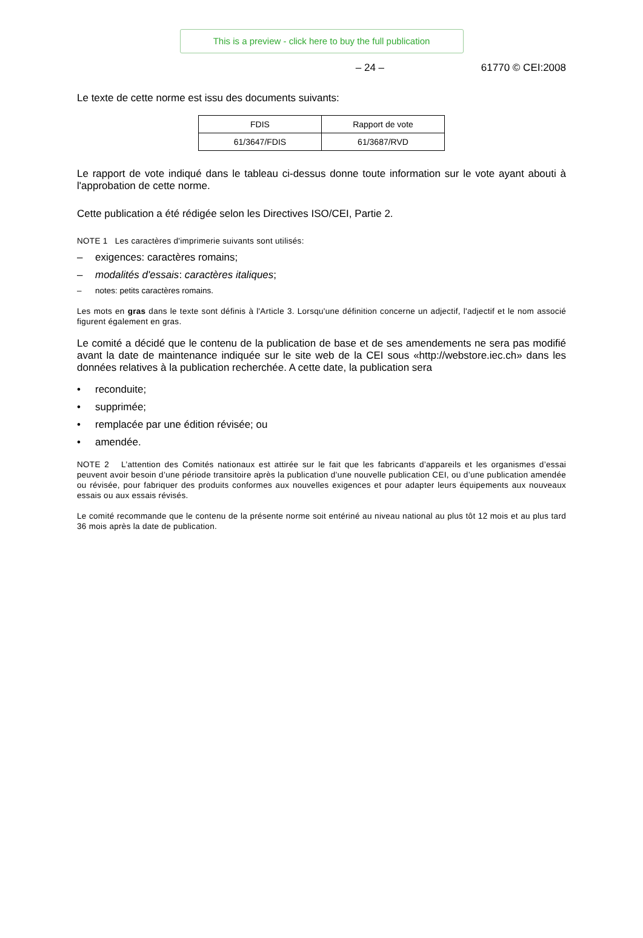This is a preview - click here to buy the full publication
– 24 – 61770 © CEI:2008
Le texte de cette norme est issu des documents suivants:
| FDIS | Rapport de vote |
| 61/3647/FDIS | 61/3687/RVD |
Le rapport de vote indiqué dans le tableau ci-dessus donne toute information sur le vote ayant abouti à l'approbation de cette norme.
Cette publication a été rédigée selon les Directives ISO/CEI, Partie 2.
NOTE 1 Les caractères d'imprimerie suivants sont utilisés:
– exigences: caractères romains;
– modalités d'essais: caractères italiques;
– notes: petits caractères romains.
Les mots en gras dans le texte sont définis à l'Article 3. Lorsqu'une définition concerne un adjectif, l'adjectif et le nom associé figurent également en gras.
Le comité a décidé que le contenu de la publication de base et de ses amendements ne sera pas modifié avant la date de maintenance indiquée sur le site web de la CEI sous «http://webstore.iec.ch» dans les données relatives à la publication recherchée. A cette date, la publication sera
• reconduite;
• supprimée;
• remplacée par une édition révisée; ou
• amendée.
NOTE 2 L’attention des Comités nationaux est attirée sur le fait que les fabricants d’appareils et les organismes d’essai peuvent avoir besoin d’une période transitoire après la publication d’une nouvelle publication CEI, ou d’une publication amendée ou révisée, pour fabriquer des produits conformes aux nouvelles exigences et pour adapter leurs équipements aux nouveaux essais ou aux essais révisés.
Le comité recommande que le contenu de la présente norme soit entériné au niveau national au plus tôt 12 mois et au plus tard 36 mois après la date de publication.